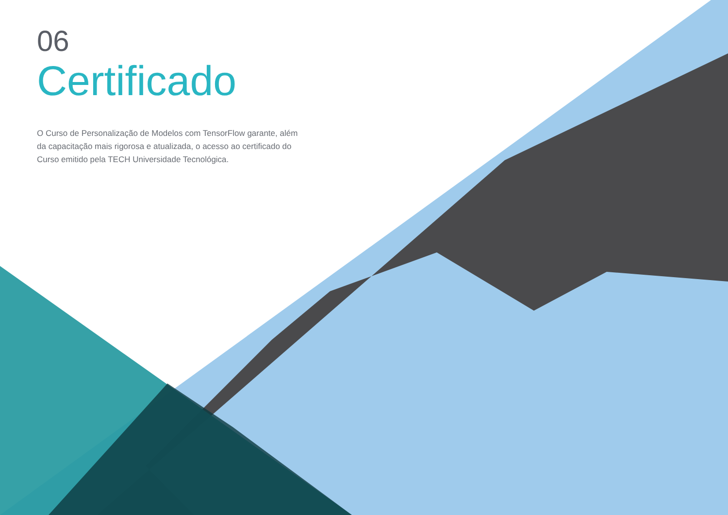06
Certificado
O Curso de Personalização de Modelos com TensorFlow garante, além da capacitação mais rigorosa e atualizada, o acesso ao certificado do Curso emitido pela TECH Universidade Tecnológica.